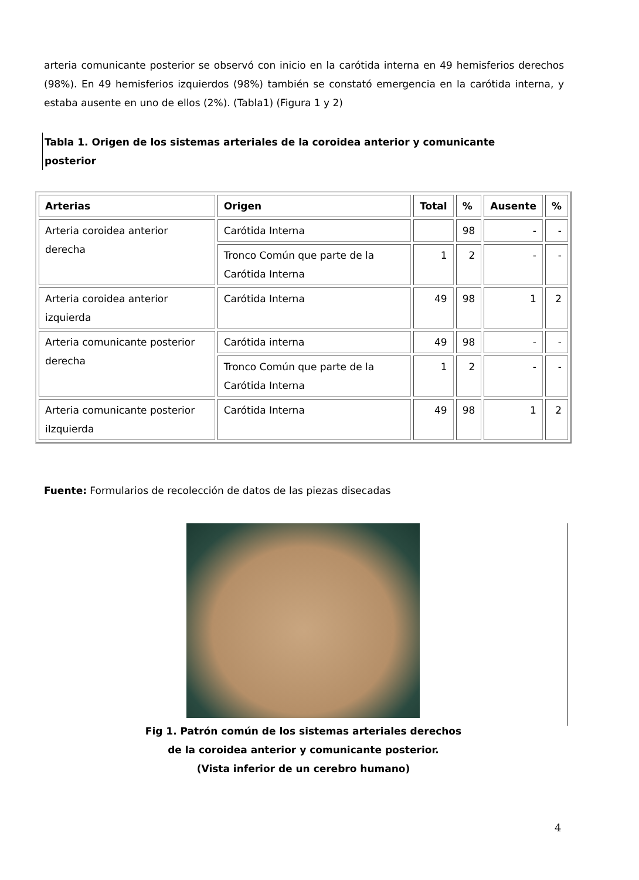arteria comunicante posterior se observó con inicio en la carótida interna en 49 hemisferios derechos (98%). En 49 hemisferios izquierdos (98%) también se constató emergencia en la carótida interna, y estaba ausente en uno de ellos (2%). (Tabla1) (Figura 1 y 2)
Tabla 1. Origen de los sistemas arteriales de la coroidea anterior y comunicante posterior
| Arterias | Origen | Total | % | Ausente | % |
| --- | --- | --- | --- | --- | --- |
| Arteria coroidea anterior derecha | Carótida Interna | | 98 | - | - |
| | Tronco Común que parte de la Carótida Interna | 1 | 2 | - | - |
| Arteria coroidea anterior izquierda | Carótida Interna | 49 | 98 | 1 | 2 |
| Arteria comunicante posterior derecha | Carótida interna | 49 | 98 | - | - |
| | Tronco Común que parte de la Carótida Interna | 1 | 2 | - | - |
| Arteria comunicante posterior iIzquierda | Carótida Interna | 49 | 98 | 1 | 2 |
Fuente: Formularios de recolección de datos de las piezas disecadas
Fig 1. Patrón común de los sistemas arteriales derechos
de la coroidea anterior y comunicante posterior.
(Vista inferior de un cerebro humano)
4